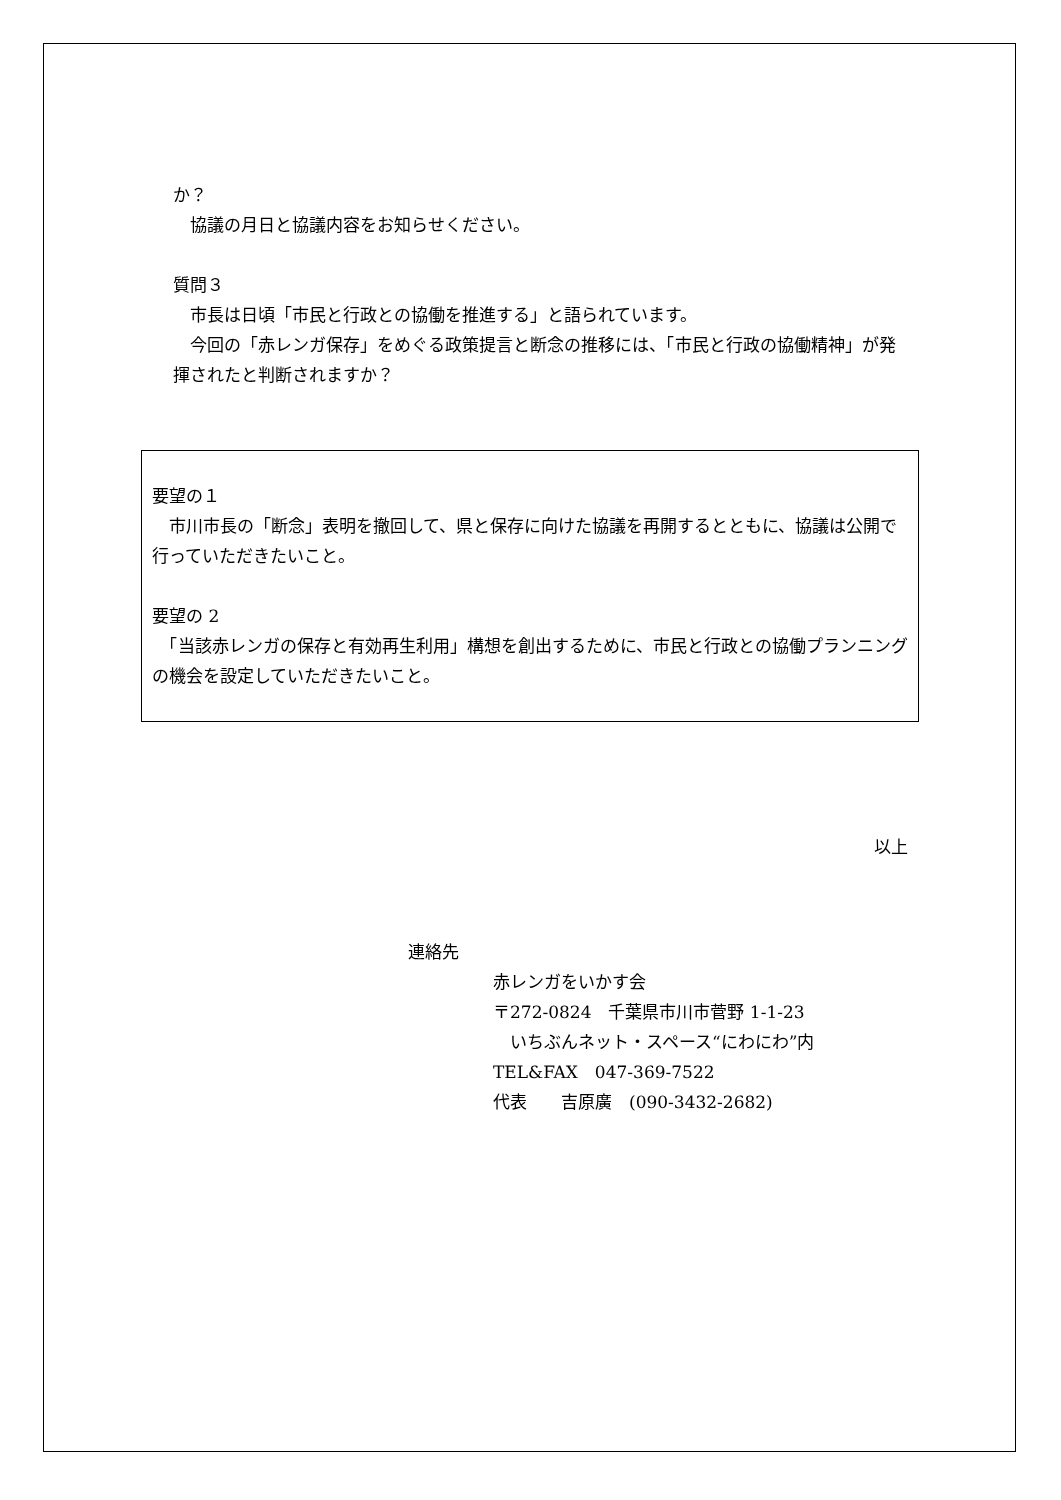か？
　協議の月日と協議内容をお知らせください。
質問３
　市長は日頃「市民と行政との協働を推進する」と語られています。
　今回の「赤レンガ保存」をめぐる政策提言と断念の推移には、「市民と行政の協働精神」が発揮されたと判断されますか？
要望の１
　市川市長の「断念」表明を撤回して、県と保存に向けた協議を再開するとともに、協議は公開で行っていただきたいこと。
要望の 2
　「当該赤レンガの保存と有効再生利用」構想を創出するために、市民と行政との協働プランニングの機会を設定していただきたいこと。
以上
連絡先
赤レンガをいかす会
〒272-0824　千葉県市川市菅野 1-1-23
　いちぶんネット・スペース“にわにわ”内
TEL&FAX　047-369-7522
代表　　吉原廣　(090-3432-2682)